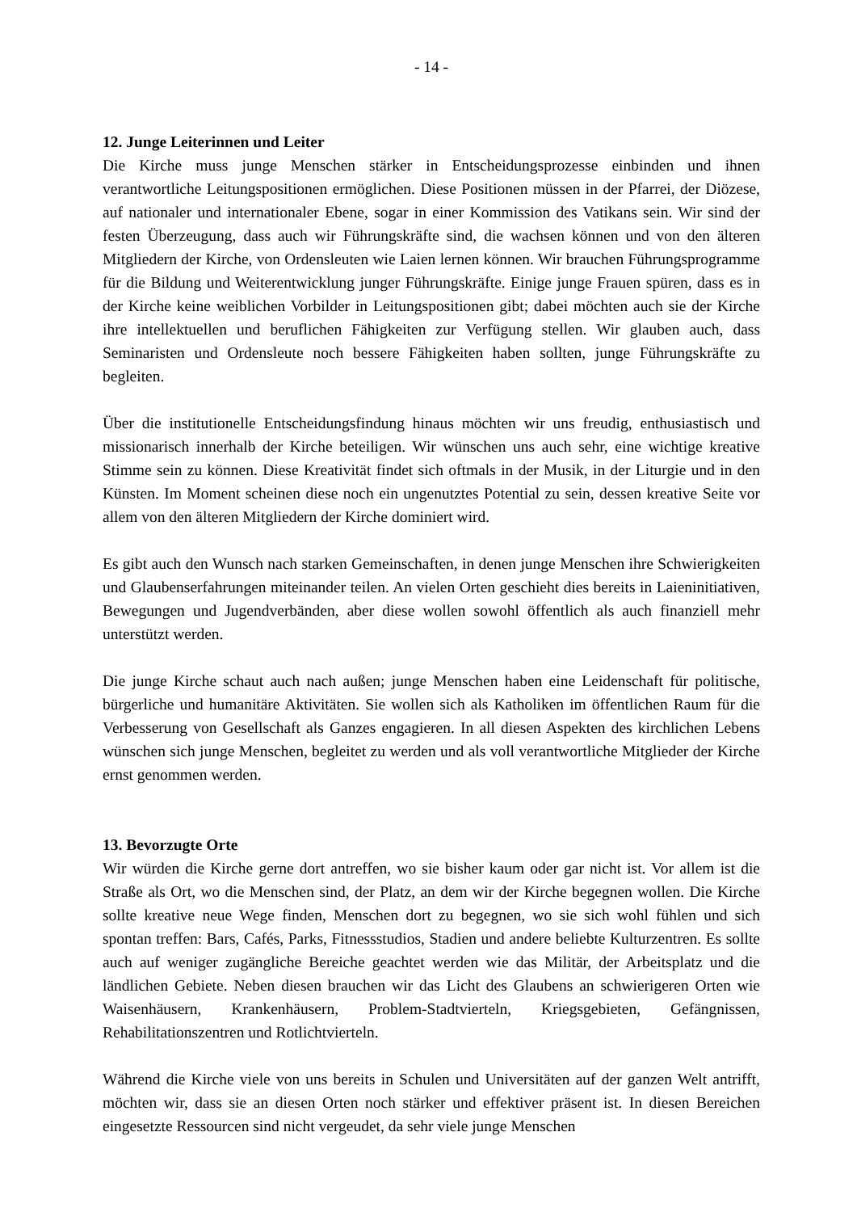- 14 -
12. Junge Leiterinnen und Leiter
Die Kirche muss junge Menschen stärker in Entscheidungsprozesse einbinden und ihnen verantwortliche Leitungspositionen ermöglichen. Diese Positionen müssen in der Pfarrei, der Diözese, auf nationaler und internationaler Ebene, sogar in einer Kommission des Vatikans sein. Wir sind der festen Überzeugung, dass auch wir Führungskräfte sind, die wachsen können und von den älteren Mitgliedern der Kirche, von Ordensleuten wie Laien lernen können. Wir brauchen Führungsprogramme für die Bildung und Weiterentwicklung junger Führungskräfte. Einige junge Frauen spüren, dass es in der Kirche keine weiblichen Vorbilder in Leitungspositionen gibt; dabei möchten auch sie der Kirche ihre intellektuellen und beruflichen Fähigkeiten zur Verfügung stellen. Wir glauben auch, dass Seminaristen und Ordensleute noch bessere Fähigkeiten haben sollten, junge Führungskräfte zu begleiten.
Über die institutionelle Entscheidungsfindung hinaus möchten wir uns freudig, enthusiastisch und missionarisch innerhalb der Kirche beteiligen. Wir wünschen uns auch sehr, eine wichtige kreative Stimme sein zu können. Diese Kreativität findet sich oftmals in der Musik, in der Liturgie und in den Künsten. Im Moment scheinen diese noch ein ungenutztes Potential zu sein, dessen kreative Seite vor allem von den älteren Mitgliedern der Kirche dominiert wird.
Es gibt auch den Wunsch nach starken Gemeinschaften, in denen junge Menschen ihre Schwierigkeiten und Glaubenserfahrungen miteinander teilen. An vielen Orten geschieht dies bereits in Laieninitiativen, Bewegungen und Jugendverbänden, aber diese wollen sowohl öffentlich als auch finanziell mehr unterstützt werden.
Die junge Kirche schaut auch nach außen; junge Menschen haben eine Leidenschaft für politische, bürgerliche und humanitäre Aktivitäten. Sie wollen sich als Katholiken im öffentlichen Raum für die Verbesserung von Gesellschaft als Ganzes engagieren. In all diesen Aspekten des kirchlichen Lebens wünschen sich junge Menschen, begleitet zu werden und als voll verantwortliche Mitglieder der Kirche ernst genommen werden.
13. Bevorzugte Orte
Wir würden die Kirche gerne dort antreffen, wo sie bisher kaum oder gar nicht ist. Vor allem ist die Straße als Ort, wo die Menschen sind, der Platz, an dem wir der Kirche begegnen wollen. Die Kirche sollte kreative neue Wege finden, Menschen dort zu begegnen, wo sie sich wohl fühlen und sich spontan treffen: Bars, Cafés, Parks, Fitnessstudios, Stadien und andere beliebte Kulturzentren. Es sollte auch auf weniger zugängliche Bereiche geachtet werden wie das Militär, der Arbeitsplatz und die ländlichen Gebiete. Neben diesen brauchen wir das Licht des Glaubens an schwierigeren Orten wie Waisenhäusern, Krankenhäusern, Problem-Stadtvierteln, Kriegsgebieten, Gefängnissen, Rehabilitationszentren und Rotlichtvierteln.
Während die Kirche viele von uns bereits in Schulen und Universitäten auf der ganzen Welt antrifft, möchten wir, dass sie an diesen Orten noch stärker und effektiver präsent ist. In diesen Bereichen eingesetzte Ressourcen sind nicht vergeudet, da sehr viele junge Menschen